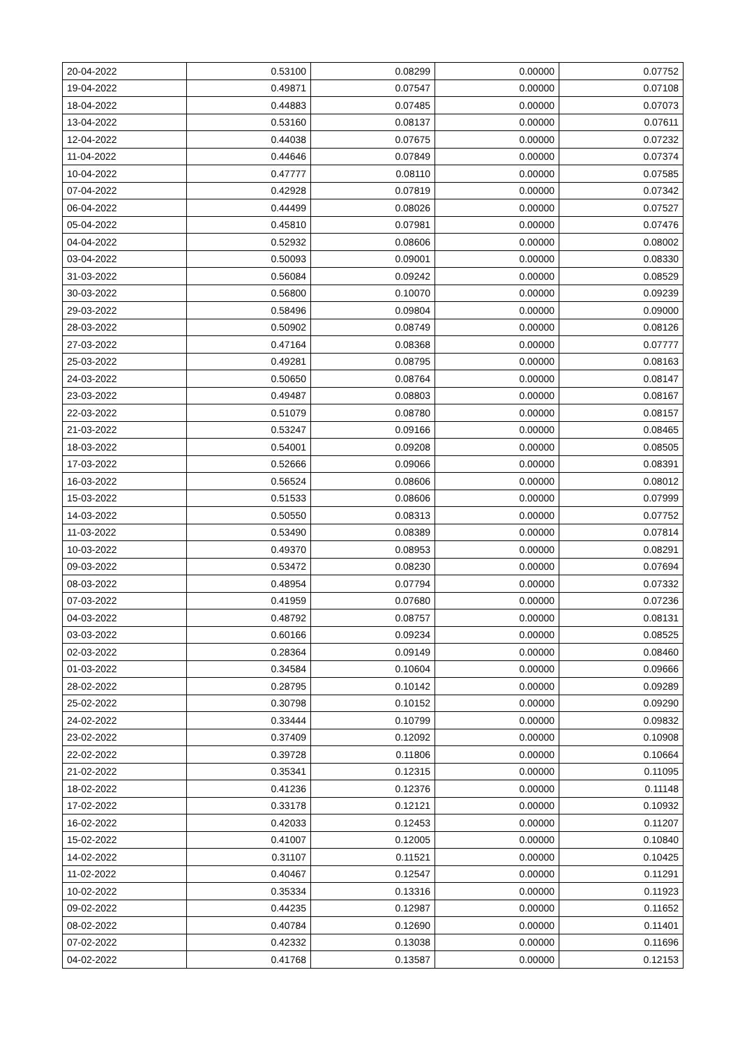| 20-04-2022 | 0.53100 | 0.08299 | 0.00000 | 0.07752 |
| 19-04-2022 | 0.49871 | 0.07547 | 0.00000 | 0.07108 |
| 18-04-2022 | 0.44883 | 0.07485 | 0.00000 | 0.07073 |
| 13-04-2022 | 0.53160 | 0.08137 | 0.00000 | 0.07611 |
| 12-04-2022 | 0.44038 | 0.07675 | 0.00000 | 0.07232 |
| 11-04-2022 | 0.44646 | 0.07849 | 0.00000 | 0.07374 |
| 10-04-2022 | 0.47777 | 0.08110 | 0.00000 | 0.07585 |
| 07-04-2022 | 0.42928 | 0.07819 | 0.00000 | 0.07342 |
| 06-04-2022 | 0.44499 | 0.08026 | 0.00000 | 0.07527 |
| 05-04-2022 | 0.45810 | 0.07981 | 0.00000 | 0.07476 |
| 04-04-2022 | 0.52932 | 0.08606 | 0.00000 | 0.08002 |
| 03-04-2022 | 0.50093 | 0.09001 | 0.00000 | 0.08330 |
| 31-03-2022 | 0.56084 | 0.09242 | 0.00000 | 0.08529 |
| 30-03-2022 | 0.56800 | 0.10070 | 0.00000 | 0.09239 |
| 29-03-2022 | 0.58496 | 0.09804 | 0.00000 | 0.09000 |
| 28-03-2022 | 0.50902 | 0.08749 | 0.00000 | 0.08126 |
| 27-03-2022 | 0.47164 | 0.08368 | 0.00000 | 0.07777 |
| 25-03-2022 | 0.49281 | 0.08795 | 0.00000 | 0.08163 |
| 24-03-2022 | 0.50650 | 0.08764 | 0.00000 | 0.08147 |
| 23-03-2022 | 0.49487 | 0.08803 | 0.00000 | 0.08167 |
| 22-03-2022 | 0.51079 | 0.08780 | 0.00000 | 0.08157 |
| 21-03-2022 | 0.53247 | 0.09166 | 0.00000 | 0.08465 |
| 18-03-2022 | 0.54001 | 0.09208 | 0.00000 | 0.08505 |
| 17-03-2022 | 0.52666 | 0.09066 | 0.00000 | 0.08391 |
| 16-03-2022 | 0.56524 | 0.08606 | 0.00000 | 0.08012 |
| 15-03-2022 | 0.51533 | 0.08606 | 0.00000 | 0.07999 |
| 14-03-2022 | 0.50550 | 0.08313 | 0.00000 | 0.07752 |
| 11-03-2022 | 0.53490 | 0.08389 | 0.00000 | 0.07814 |
| 10-03-2022 | 0.49370 | 0.08953 | 0.00000 | 0.08291 |
| 09-03-2022 | 0.53472 | 0.08230 | 0.00000 | 0.07694 |
| 08-03-2022 | 0.48954 | 0.07794 | 0.00000 | 0.07332 |
| 07-03-2022 | 0.41959 | 0.07680 | 0.00000 | 0.07236 |
| 04-03-2022 | 0.48792 | 0.08757 | 0.00000 | 0.08131 |
| 03-03-2022 | 0.60166 | 0.09234 | 0.00000 | 0.08525 |
| 02-03-2022 | 0.28364 | 0.09149 | 0.00000 | 0.08460 |
| 01-03-2022 | 0.34584 | 0.10604 | 0.00000 | 0.09666 |
| 28-02-2022 | 0.28795 | 0.10142 | 0.00000 | 0.09289 |
| 25-02-2022 | 0.30798 | 0.10152 | 0.00000 | 0.09290 |
| 24-02-2022 | 0.33444 | 0.10799 | 0.00000 | 0.09832 |
| 23-02-2022 | 0.37409 | 0.12092 | 0.00000 | 0.10908 |
| 22-02-2022 | 0.39728 | 0.11806 | 0.00000 | 0.10664 |
| 21-02-2022 | 0.35341 | 0.12315 | 0.00000 | 0.11095 |
| 18-02-2022 | 0.41236 | 0.12376 | 0.00000 | 0.11148 |
| 17-02-2022 | 0.33178 | 0.12121 | 0.00000 | 0.10932 |
| 16-02-2022 | 0.42033 | 0.12453 | 0.00000 | 0.11207 |
| 15-02-2022 | 0.41007 | 0.12005 | 0.00000 | 0.10840 |
| 14-02-2022 | 0.31107 | 0.11521 | 0.00000 | 0.10425 |
| 11-02-2022 | 0.40467 | 0.12547 | 0.00000 | 0.11291 |
| 10-02-2022 | 0.35334 | 0.13316 | 0.00000 | 0.11923 |
| 09-02-2022 | 0.44235 | 0.12987 | 0.00000 | 0.11652 |
| 08-02-2022 | 0.40784 | 0.12690 | 0.00000 | 0.11401 |
| 07-02-2022 | 0.42332 | 0.13038 | 0.00000 | 0.11696 |
| 04-02-2022 | 0.41768 | 0.13587 | 0.00000 | 0.12153 |